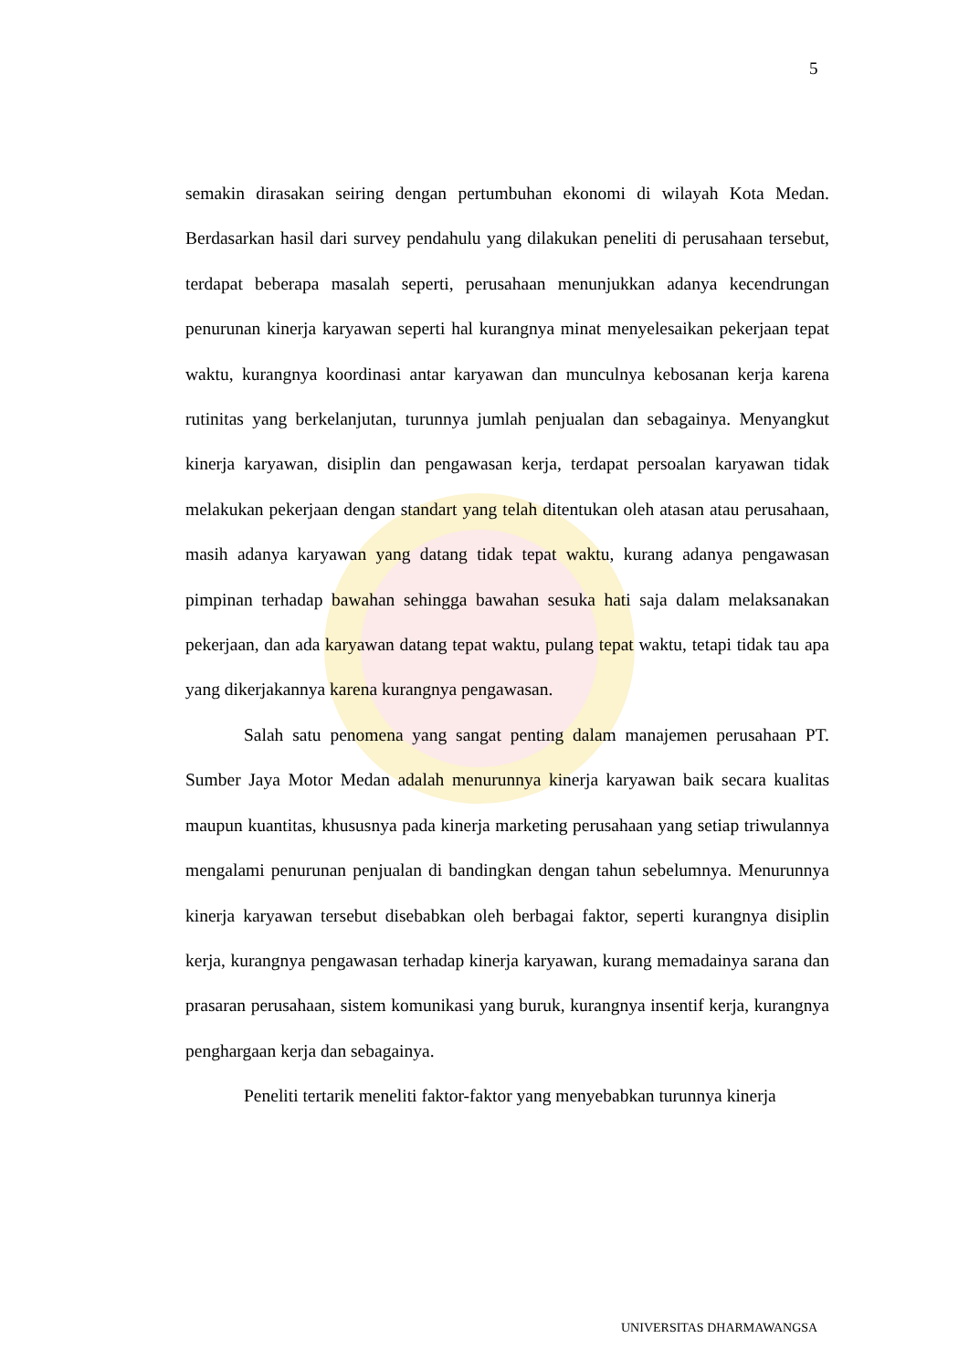5
semakin dirasakan seiring dengan pertumbuhan ekonomi di wilayah Kota Medan. Berdasarkan hasil dari survey pendahulu yang dilakukan peneliti di perusahaan tersebut, terdapat beberapa masalah seperti, perusahaan menunjukkan adanya kecendrungan penurunan kinerja karyawan seperti hal kurangnya minat menyelesaikan pekerjaan tepat waktu, kurangnya koordinasi antar karyawan dan munculnya kebosanan kerja karena rutinitas yang berkelanjutan, turunnya jumlah penjualan dan sebagainya. Menyangkut kinerja karyawan, disiplin dan pengawasan kerja, terdapat persoalan karyawan tidak melakukan pekerjaan dengan standart yang telah ditentukan oleh atasan atau perusahaan, masih adanya karyawan yang datang tidak tepat waktu, kurang adanya pengawasan pimpinan terhadap bawahan sehingga bawahan sesuka hati saja dalam melaksanakan pekerjaan, dan ada karyawan datang tepat waktu, pulang tepat waktu, tetapi tidak tau apa yang dikerjakannya karena kurangnya pengawasan.
Salah satu penomena yang sangat penting dalam manajemen perusahaan PT. Sumber Jaya Motor Medan adalah menurunnya kinerja karyawan baik secara kualitas maupun kuantitas, khususnya pada kinerja marketing perusahaan yang setiap triwulannya mengalami penurunan penjualan di bandingkan dengan tahun sebelumnya. Menurunnya kinerja karyawan tersebut disebabkan oleh berbagai faktor, seperti kurangnya disiplin kerja, kurangnya pengawasan terhadap kinerja karyawan, kurang memadainya sarana dan prasaran perusahaan, sistem komunikasi yang buruk, kurangnya insentif kerja, kurangnya penghargaan kerja dan sebagainya.
Peneliti tertarik meneliti faktor-faktor yang menyebabkan turunnya kinerja
UNIVERSITAS DHARMAWANGSA